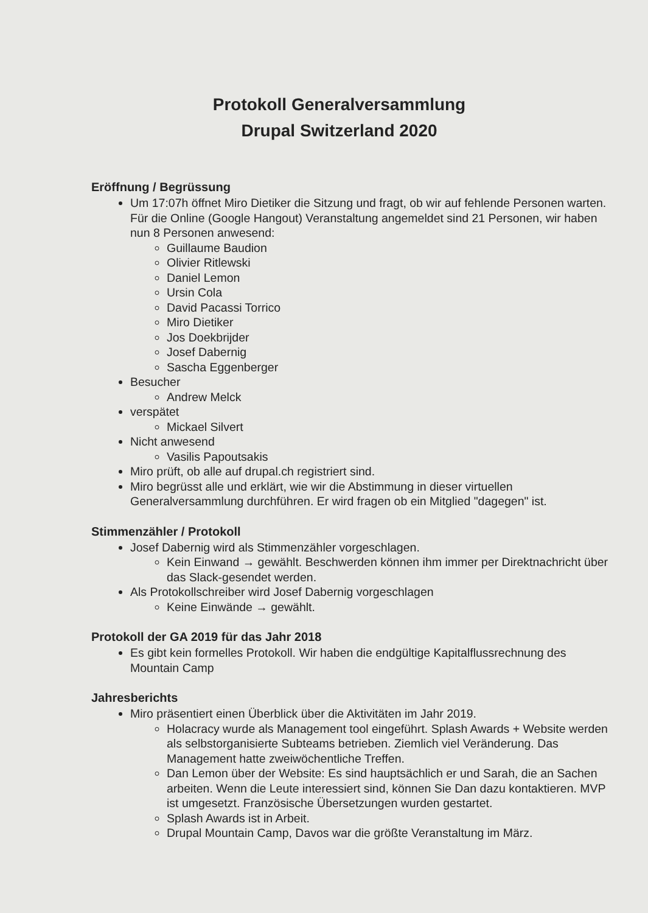Protokoll Generalversammlung
Drupal Switzerland 2020
Eröffnung / Begrüssung
Um 17:07h öffnet Miro Dietiker die Sitzung und fragt, ob wir auf fehlende Personen warten. Für die Online (Google Hangout) Veranstaltung angemeldet sind 21 Personen, wir haben nun 8 Personen anwesend:
Guillaume Baudion
Olivier Ritlewski
Daniel Lemon
Ursin Cola
David Pacassi Torrico
Miro Dietiker
Jos Doekbrijder
Josef Dabernig
Sascha Eggenberger
Besucher
Andrew Melck
verspätet
Mickael Silvert
Nicht anwesend
Vasilis Papoutsakis
Miro prüft, ob alle auf drupal.ch registriert sind.
Miro begrüsst alle und erklärt, wie wir die Abstimmung in dieser virtuellen Generalversammlung durchführen. Er wird fragen ob ein Mitglied "dagegen" ist.
Stimmenzähler / Protokoll
Josef Dabernig wird als Stimmenzähler vorgeschlagen.
Kein Einwand → gewählt. Beschwerden können ihm immer per Direktnachricht über das Slack-gesendet werden.
Als Protokollschreiber wird Josef Dabernig vorgeschlagen
Keine Einwände → gewählt.
Protokoll der GA 2019 für das Jahr 2018
Es gibt kein formelles Protokoll. Wir haben die endgültige Kapitalflussrechnung des Mountain Camp
Jahresberichts
Miro präsentiert einen Überblick über die Aktivitäten im Jahr 2019.
Holacracy wurde als Management tool eingeführt. Splash Awards + Website werden als selbstorganisierte Subteams betrieben. Ziemlich viel Veränderung. Das Management hatte zweiwöchentliche Treffen.
Dan Lemon über der Website: Es sind hauptsächlich er und Sarah, die an Sachen arbeiten. Wenn die Leute interessiert sind, können Sie Dan dazu kontaktieren. MVP ist umgesetzt. Französische Übersetzungen wurden gestartet.
Splash Awards ist in Arbeit.
Drupal Mountain Camp, Davos war die größte Veranstaltung im März.